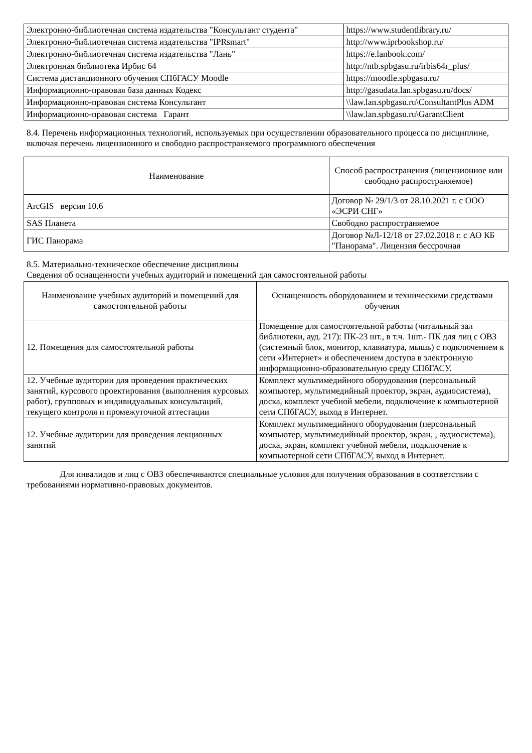| Электронно-библиотечная система издательства "Консультант студента" | https://www.studentlibrary.ru/ |
| Электронно-библиотечная система издательства "IPRsmart" | http://www.iprbookshop.ru/ |
| Электронно-библиотечная система издательства "Лань" | https://e.lanbook.com/ |
| Электронная библиотека Ирбис 64 | http://ntb.spbgasu.ru/irbis64r_plus/ |
| Система дистанционного обучения СПбГАСУ Moodle | https://moodle.spbgasu.ru/ |
| Информационно-правовая база данных Кодекс | http://gasudata.lan.spbgasu.ru/docs/ |
| Информационно-правовая система Консультант | \\law.lan.spbgasu.ru\ConsultantPlus ADM |
| Информационно-правовая система Гарант | \\law.lan.spbgasu.ru\GarantClient |
8.4. Перечень информационных технологий, используемых при осуществлении образовательного процесса по дисциплине, включая перечень лицензионного и свободно распространяемого программного обеспечения
| Наименование | Способ распространения (лицензионное или свободно распространяемое) |
| --- | --- |
| ArcGIS версия 10.6 | Договор № 29/1/3 от 28.10.2021 г. с ООО «ЭСРИ СНГ» |
| SAS Планета | Свободно распространяемое |
| ГИС Панорама | Договор №Л-12/18 от 27.02.2018 г. с АО КБ "Панорама". Лицензия бессрочная |
8.5. Материально-техническое обеспечение дисциплины
Сведения об оснащенности учебных аудиторий и помещений для самостоятельной работы
| Наименование учебных аудиторий и помещений для самостоятельной работы | Оснащенность оборудованием и техническими средствами обучения |
| --- | --- |
| 12. Помещения для самостоятельной работы | Помещение для самостоятельной работы (читальный зал библиотеки, ауд. 217): ПК-23 шт., в т.ч. 1шт.- ПК для лиц с ОВЗ (системный блок, монитор, клавиатура, мышь) с подключением к сети «Интернет» и обеспечением доступа в электронную информационно-образовательную среду СПбГАСУ. |
| 12. Учебные аудитории для проведения практических занятий, курсового проектирования (выполнения курсовых работ), групповых и индивидуальных консультаций, текущего контроля и промежуточной аттестации | Комплект мультимедийного оборудования (персональный компьютер, мультимедийный проектор, экран, аудиосистема), доска, комплект учебной мебели, подключение к компьютерной сети СПбГАСУ, выход в Интернет. |
| 12. Учебные аудитории для проведения лекционных занятий | Комплект мультимедийного оборудования (персональный компьютер, мультимедийный проектор, экран, , аудиосистема), доска, экран, комплект учебной мебели, подключение к компьютерной сети СПбГАСУ, выход в Интернет. |
Для инвалидов и лиц с ОВЗ обеспечиваются специальные условия для получения образования в соответствии с требованиями нормативно-правовых документов.